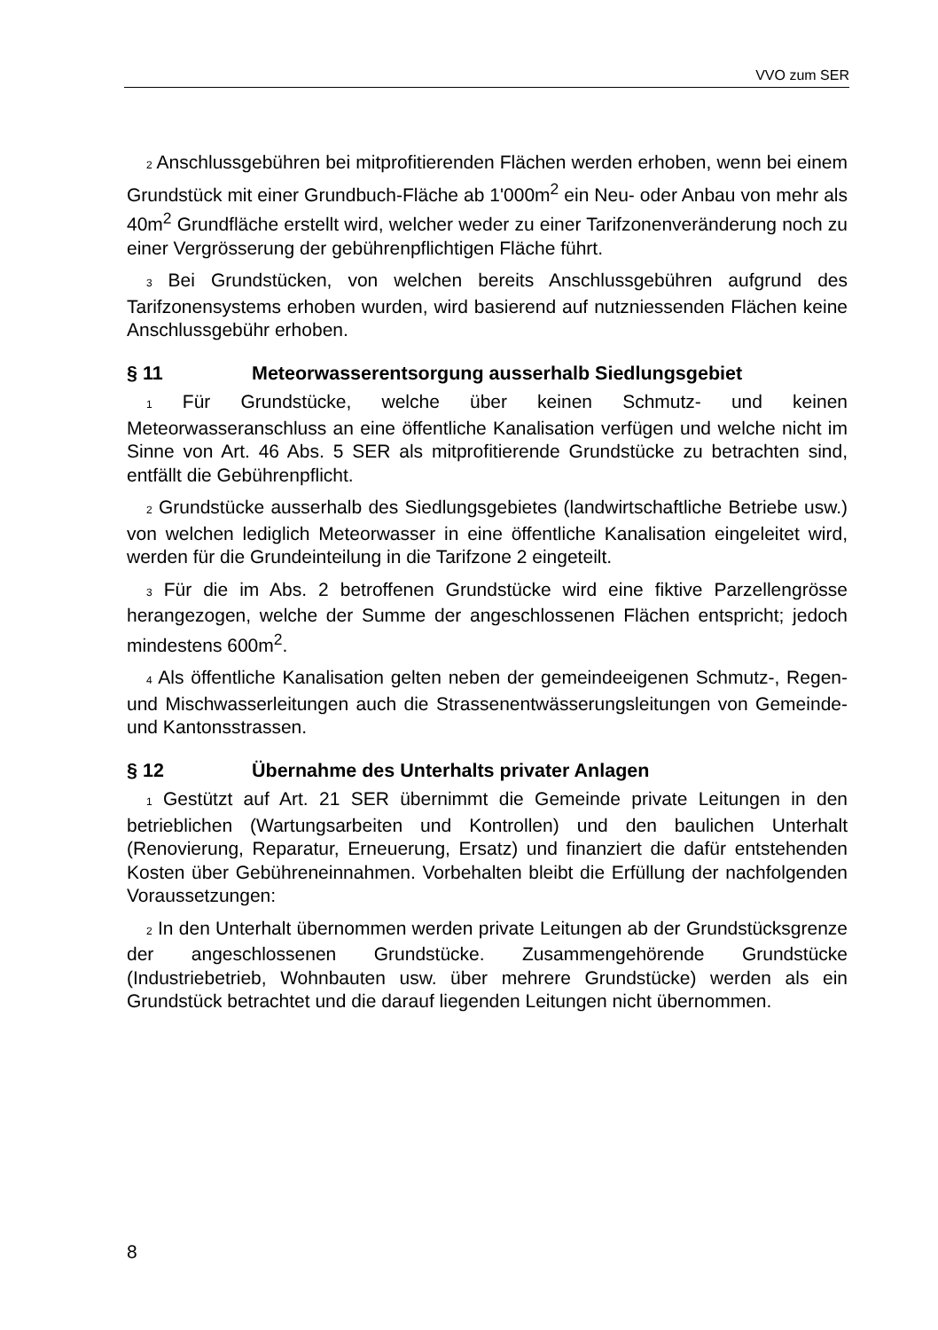VVO zum SER
2 Anschlussgebühren bei mitprofitierenden Flächen werden erhoben, wenn bei einem Grundstück mit einer Grundbuch-Fläche ab 1'000m<sup>2</sup> ein Neu- oder Anbau von mehr als 40m<sup>2</sup> Grundfläche erstellt wird, welcher weder zu einer Tarifzonenveränderung noch zu einer Vergrösserung der gebührenpflichtigen Fläche führt.
3 Bei Grundstücken, von welchen bereits Anschlussgebühren aufgrund des Tarifzonensystems erhoben wurden, wird basierend auf nutzniessenden Flächen keine Anschlussgebühr erhoben.
§ 11 Meteorwasserentsorgung ausserhalb Siedlungsgebiet
1 Für Grundstücke, welche über keinen Schmutz- und keinen Meteorwasseranschluss an eine öffentliche Kanalisation verfügen und welche nicht im Sinne von Art. 46 Abs. 5 SER als mitprofitierende Grundstücke zu betrachten sind, entfällt die Gebührenpflicht.
2 Grundstücke ausserhalb des Siedlungsgebietes (landwirtschaftliche Betriebe usw.) von welchen lediglich Meteorwasser in eine öffentliche Kanalisation eingeleitet wird, werden für die Grundeinteilung in die Tarifzone 2 eingeteilt.
3 Für die im Abs. 2 betroffenen Grundstücke wird eine fiktive Parzellengrösse herangezogen, welche der Summe der angeschlossenen Flächen entspricht; jedoch mindestens 600m<sup>2</sup>.
4 Als öffentliche Kanalisation gelten neben der gemeindeeigenen Schmutz-, Regen- und Mischwasserleitungen auch die Strassenentwässerungsleitungen von Gemeinde- und Kantonsstrassen.
§ 12 Übernahme des Unterhalts privater Anlagen
1 Gestützt auf Art. 21 SER übernimmt die Gemeinde private Leitungen in den betrieblichen (Wartungsarbeiten und Kontrollen) und den baulichen Unterhalt (Renovierung, Reparatur, Erneuerung, Ersatz) und finanziert die dafür entstehenden Kosten über Gebühreneinnahmen. Vorbehalten bleibt die Erfüllung der nachfolgenden Voraussetzungen:
2 In den Unterhalt übernommen werden private Leitungen ab der Grundstücksgrenze der angeschlossenen Grundstücke. Zusammengehörende Grundstücke (Industriebetrieb, Wohnbauten usw. über mehrere Grundstücke) werden als ein Grundstück betrachtet und die darauf liegenden Leitungen nicht übernommen.
8